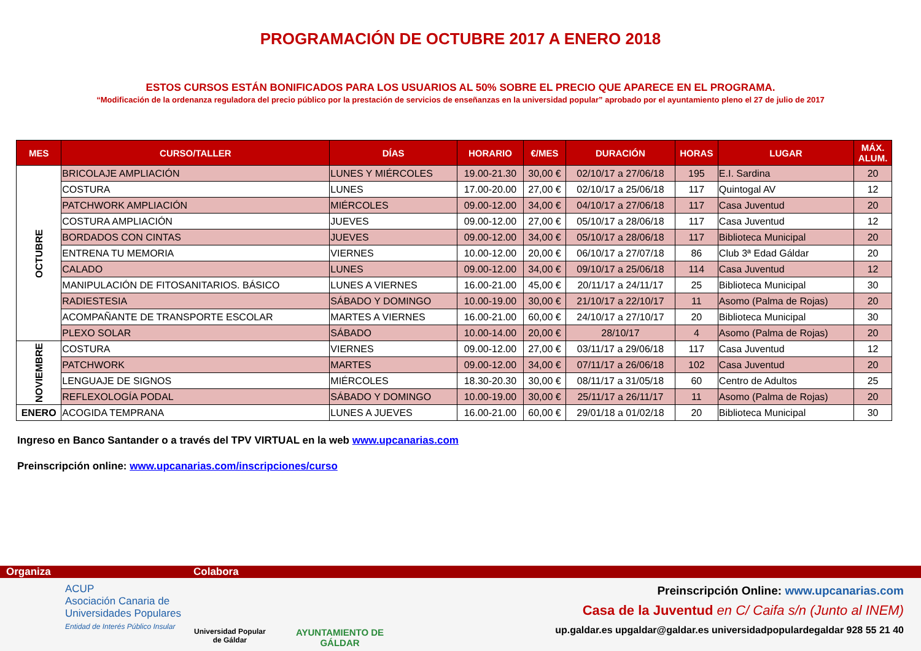PROGRAMACIÓN DE OCTUBRE 2017 A ENERO 2018
ESTOS CURSOS ESTÁN BONIFICADOS PARA LOS USUARIOS AL 50% SOBRE EL PRECIO QUE APARECE EN EL PROGRAMA.
“Modificación de la ordenanza reguladora del precio público por la prestación de servicios de enseñanzas en la universidad popular” aprobado por el ayuntamiento pleno el 27 de julio de 2017
| MES | CURSO/TALLER | DÍAS | HORARIO | €/MES | DURACIÓN | HORAS | LUGAR | MÁX. ALUM. |
| --- | --- | --- | --- | --- | --- | --- | --- | --- |
| OCTUBRE | BRICOLAJE AMPLIACIÓN | LUNES Y MIÉRCOLES | 19.00-21.30 | 30,00 € | 02/10/17 a 27/06/18 | 195 | E.I. Sardina | 20 |
| | COSTURA | LUNES | 17.00-20.00 | 27,00 € | 02/10/17 a 25/06/18 | 117 | Quintogal AV | 12 |
| | PATCHWORK AMPLIACIÓN | MIÉRCOLES | 09.00-12.00 | 34,00 € | 04/10/17 a 27/06/18 | 117 | Casa Juventud | 20 |
| | COSTURA AMPLIACIÓN | JUEVES | 09.00-12.00 | 27,00 € | 05/10/17 a 28/06/18 | 117 | Casa Juventud | 12 |
| | BORDADOS CON CINTAS | JUEVES | 09.00-12.00 | 34,00 € | 05/10/17 a 28/06/18 | 117 | Biblioteca Municipal | 20 |
| | ENTRENA TU MEMORIA | VIERNES | 10.00-12.00 | 20,00 € | 06/10/17 a 27/07/18 | 86 | Club 3ª Edad Gáldar | 20 |
| | CALADO | LUNES | 09.00-12.00 | 34,00 € | 09/10/17 a 25/06/18 | 114 | Casa Juventud | 12 |
| | MANIPULACIÓN DE FITOSANITARIOS. BÁSICO | LUNES A VIERNES | 16.00-21.00 | 45,00 € | 20/11/17 a 24/11/17 | 25 | Biblioteca Municipal | 30 |
| | RADIESTESIA | SÁBADO Y DOMINGO | 10.00-19.00 | 30,00 € | 21/10/17 a 22/10/17 | 11 | Asomo (Palma de Rojas) | 20 |
| | ACOMPAÑANTE DE TRANSPORTE ESCOLAR | MARTES A VIERNES | 16.00-21.00 | 60,00 € | 24/10/17 a 27/10/17 | 20 | Biblioteca Municipal | 30 |
| | PLEXO SOLAR | SÁBADO | 10.00-14.00 | 20,00 € | 28/10/17 | 4 | Asomo (Palma de Rojas) | 20 |
| NOVIEMBRE | COSTURA | VIERNES | 09.00-12.00 | 27,00 € | 03/11/17 a 29/06/18 | 117 | Casa Juventud | 12 |
| | PATCHWORK | MARTES | 09.00-12.00 | 34,00 € | 07/11/17 a 26/06/18 | 102 | Casa Juventud | 20 |
| | LENGUAJE DE SIGNOS | MIÉRCOLES | 18.30-20.30 | 30,00 € | 08/11/17 a 31/05/18 | 60 | Centro de Adultos | 25 |
| | REFLEXOLOGÍA PODAL | SÁBADO Y DOMINGO | 10.00-19.00 | 30,00 € | 25/11/17 a 26/11/17 | 11 | Asomo (Palma de Rojas) | 20 |
| ENERO | ACOGIDA TEMPRANA | LUNES A JUEVES | 16.00-21.00 | 60,00 € | 29/01/18 a 01/02/18 | 20 | Biblioteca Municipal | 30 |
Ingreso en Banco Santander o a través del TPV VIRTUAL en la web www.upcanarias.com
Preinscripción online: www.upcanarias.com/inscripciones/curso
Organiza Colabora
ACUP
Asociación Canaria de
Universidades Populares
Entidad de Interés Público Insular
Universidad Popular
de Gáldar
AYUNTAMIENTO DE
GÁLDAR
Preinscripción Online: www.upcanarias.com
Casa de la Juventud en C/ Caifa s/n (Junto al INEM)
up.galdar.es upgaldar@galdar.es universidadpopulardegaldar 928 55 21 40